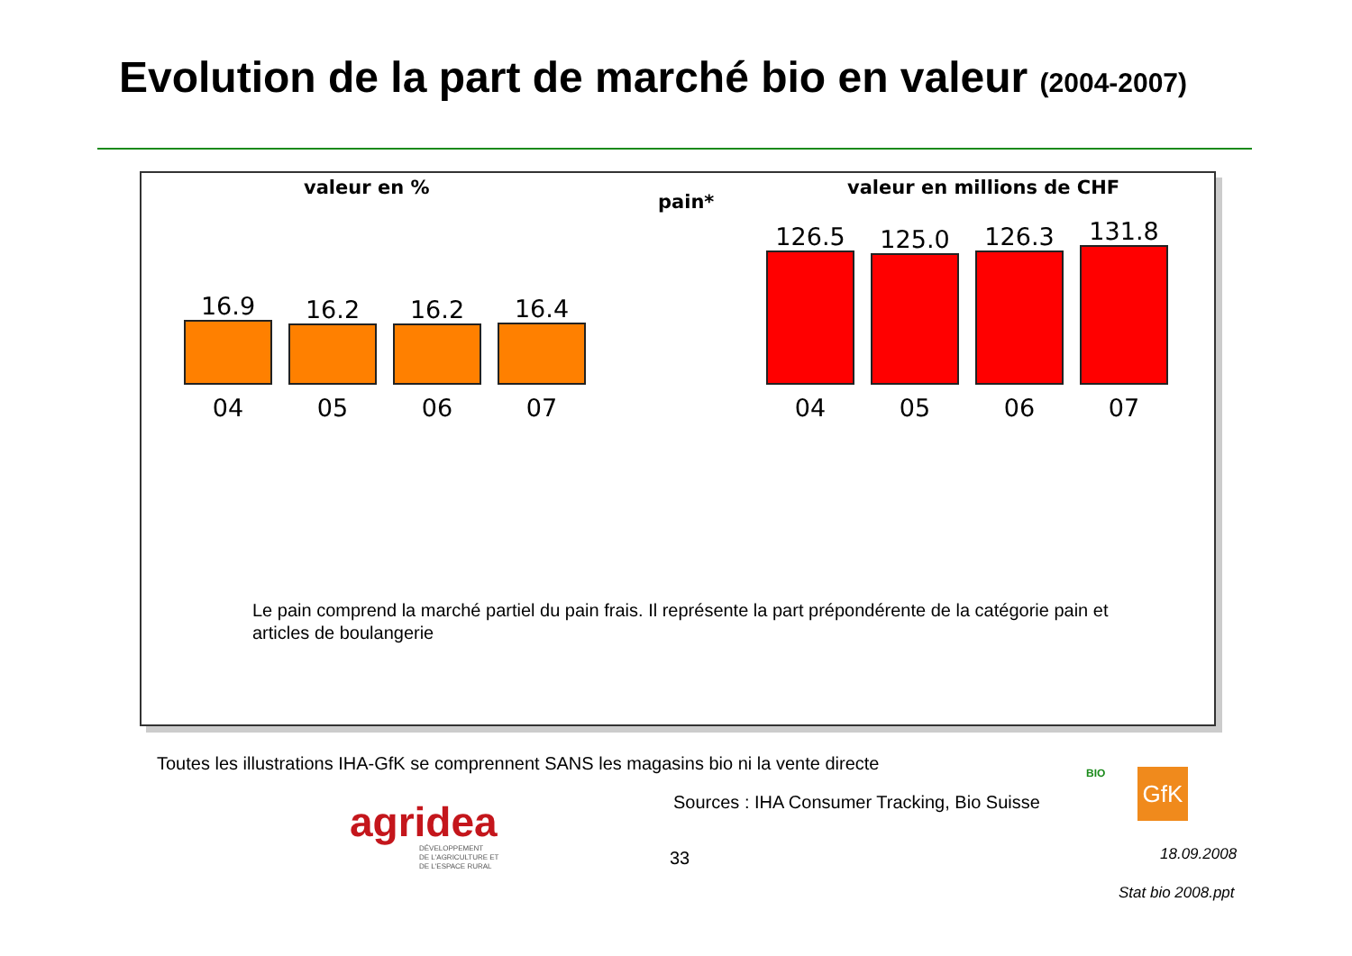Evolution de la part de marché bio en valeur (2004-2007)
valeur en %
pain*
valeur en millions de CHF
16.9
04
16.2
05
16.2
06
16.4
07
126.5
04
125.0
05
126.3
06
131.8
07
Le pain comprend la marché partiel du pain frais. Il représente la part prépondérente de la catégorie pain et articles de boulangerie
Toutes les illustrations IHA-GfK se comprennent SANS les magasins bio ni la vente directe
agridea
DÉVELOPPEMENT
DE L'AGRICULTURE ET
DE L'ESPACE RURAL
Sources : IHA Consumer Tracking, Bio Suisse
BIO GfK
33 18.09.2008
Stat bio 2008.ppt